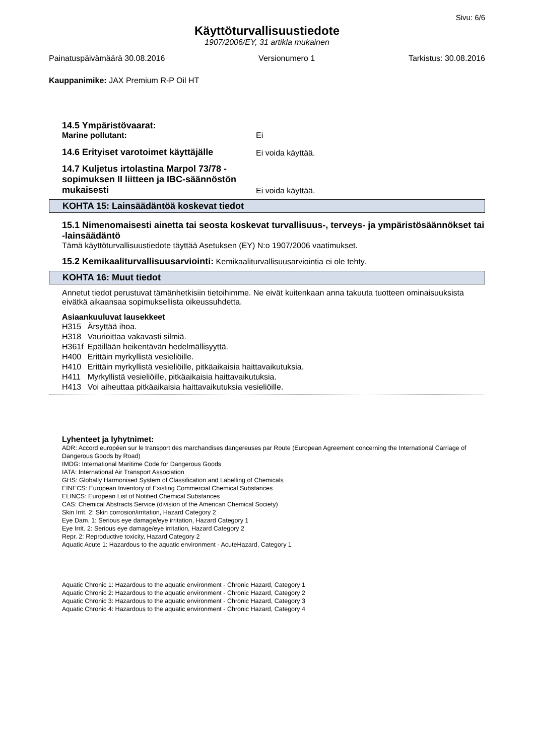Sivu: 6/6
Käyttöturvallisuustiedote
1907/2006/EY, 31 artikla mukainen
Painatuspäivämäärä 30.08.2016 Versionumero 1 Tarkistus: 30.08.2016
Kauppanimike: JAX Premium R-P Oil HT
14.5 Ympäristövaarat:
Marine pollutant: Ei
14.6 Erityiset varotoimet käyttäjälle Ei voida käyttää.
14.7 Kuljetus irtolastina Marpol 73/78 -sopimuksen II liitteen ja IBC-säännöstön mukaisesti Ei voida käyttää.
KOHTA 15: Lainsäädäntöä koskevat tiedot
15.1 Nimenomaisesti ainetta tai seosta koskevat turvallisuus-, terveys- ja ympäristösäännökset tai -lainsäädäntö
Tämä käyttöturvallisuustiedote täyttää Asetuksen (EY) N:o 1907/2006 vaatimukset.
15.2 Kemikaaliturvallisuusarviointi: Kemikaaliturvallisuusarviointia ei ole tehty.
KOHTA 16: Muut tiedot
Annetut tiedot perustuvat tämänhetkisiin tietoihimme. Ne eivät kuitenkaan anna takuuta tuotteen ominaisuuksista eivätkä aikaansaa sopimuksellista oikeussuhdetta.
Asiaankuuluvat lausekkeet
| H315 | Ärsyttää ihoa. |
| H318 | Vaurioittaa vakavasti silmiä. |
| H361f | Epäillään heikentävän hedelmällisyyttä. |
| H400 | Erittäin myrkyllistä vesieliöille. |
| H410 | Erittäin myrkyllistä vesieliöille, pitkäaikaisia haittavaikutuksia. |
| H411 | Myrkyllistä vesieliöille, pitkäaikaisia haittavaikutuksia. |
| H413 | Voi aiheuttaa pitkäaikaisia haittavaikutuksia vesieliöille. |
Lyhenteet ja lyhytnimet:
ADR: Accord européen sur le transport des marchandises dangereuses par Route (European Agreement concerning the International Carriage of Dangerous Goods by Road)
IMDG: International Maritime Code for Dangerous Goods
IATA: International Air Transport Association
GHS: Globally Harmonised System of Classification and Labelling of Chemicals
EINECS: European Inventory of Existing Commercial Chemical Substances
ELINCS: European List of Notified Chemical Substances
CAS: Chemical Abstracts Service (division of the American Chemical Society)
Skin Irrit. 2: Skin corrosion/irritation, Hazard Category 2
Eye Dam. 1: Serious eye damage/eye irritation, Hazard Category 1
Eye Irrit. 2: Serious eye damage/eye irritation, Hazard Category 2
Repr. 2: Reproductive toxicity, Hazard Category 2
Aquatic Acute 1: Hazardous to the aquatic environment - AcuteHazard, Category 1
Aquatic Chronic 1: Hazardous to the aquatic environment - Chronic Hazard, Category 1
Aquatic Chronic 2: Hazardous to the aquatic environment - Chronic Hazard, Category 2
Aquatic Chronic 3: Hazardous to the aquatic environment - Chronic Hazard, Category 3
Aquatic Chronic 4: Hazardous to the aquatic environment - Chronic Hazard, Category 4